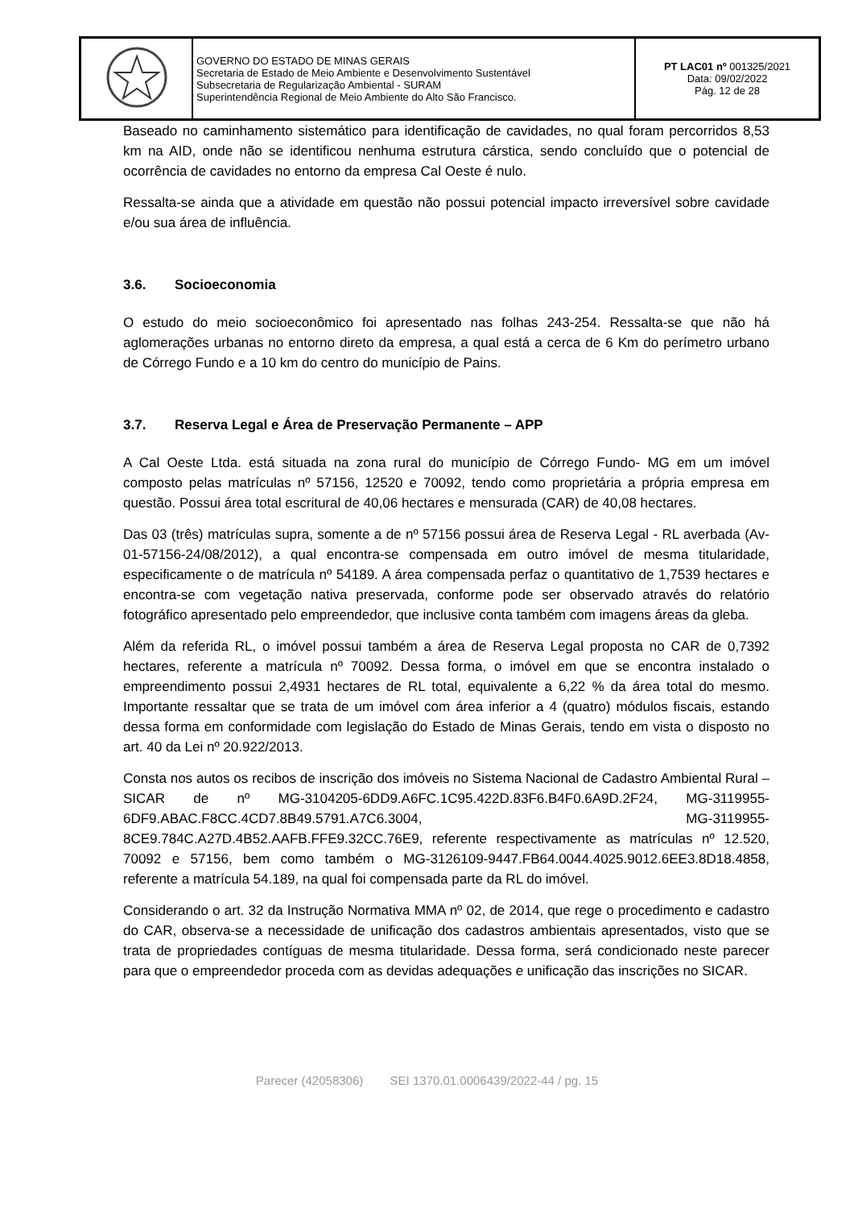| | GOVERNO DO ESTADO DE MINAS GERAIS Secretaria de Estado de Meio Ambiente e Desenvolvimento Sustentável Subsecretaria de Regularização Ambiental - SURAM Superintendência Regional de Meio Ambiente do Alto São Francisco. | PT LAC01 nº 001325/2021 Data: 09/02/2022 Pág. 12 de 28 |
Baseado no caminhamento sistemático para identificação de cavidades, no qual foram percorridos 8,53 km na AID, onde não se identificou nenhuma estrutura cárstica, sendo concluído que o potencial de ocorrência de cavidades no entorno da empresa Cal Oeste é nulo.
Ressalta-se ainda que a atividade em questão não possui potencial impacto irreversível sobre cavidade e/ou sua área de influência.
3.6. Socioeconomia
O estudo do meio socioeconômico foi apresentado nas folhas 243-254. Ressalta-se que não há aglomerações urbanas no entorno direto da empresa, a qual está a cerca de 6 Km do perímetro urbano de Córrego Fundo e a 10 km do centro do município de Pains.
3.7. Reserva Legal e Área de Preservação Permanente – APP
A Cal Oeste Ltda. está situada na zona rural do município de Córrego Fundo- MG em um imóvel composto pelas matrículas nº 57156, 12520 e 70092, tendo como proprietária a própria empresa em questão. Possui área total escritural de 40,06 hectares e mensurada (CAR) de 40,08 hectares.
Das 03 (três) matrículas supra, somente a de nº 57156 possui área de Reserva Legal - RL averbada (Av-01-57156-24/08/2012), a qual encontra-se compensada em outro imóvel de mesma titularidade, especificamente o de matrícula nº 54189. A área compensada perfaz o quantitativo de 1,7539 hectares e encontra-se com vegetação nativa preservada, conforme pode ser observado através do relatório fotográfico apresentado pelo empreendedor, que inclusive conta também com imagens áreas da gleba.
Além da referida RL, o imóvel possui também a área de Reserva Legal proposta no CAR de 0,7392 hectares, referente a matrícula nº 70092. Dessa forma, o imóvel em que se encontra instalado o empreendimento possui 2,4931 hectares de RL total, equivalente a 6,22 % da área total do mesmo. Importante ressaltar que se trata de um imóvel com área inferior a 4 (quatro) módulos fiscais, estando dessa forma em conformidade com legislação do Estado de Minas Gerais, tendo em vista o disposto no art. 40 da Lei nº 20.922/2013.
Consta nos autos os recibos de inscrição dos imóveis no Sistema Nacional de Cadastro Ambiental Rural – SICAR de nº MG-3104205-6DD9.A6FC.1C95.422D.83F6.B4F0.6A9D.2F24, MG-3119955-6DF9.ABAC.F8CC.4CD7.8B49.5791.A7C6.3004, MG-3119955-8CE9.784C.A27D.4B52.AAFB.FFE9.32CC.76E9, referente respectivamente as matrículas nº 12.520, 70092 e 57156, bem como também o MG-3126109-9447.FB64.0044.4025.9012.6EE3.8D18.4858, referente a matrícula 54.189, na qual foi compensada parte da RL do imóvel.
Considerando o art. 32 da Instrução Normativa MMA nº 02, de 2014, que rege o procedimento e cadastro do CAR, observa-se a necessidade de unificação dos cadastros ambientais apresentados, visto que se trata de propriedades contíguas de mesma titularidade. Dessa forma, será condicionado neste parecer para que o empreendedor proceda com as devidas adequações e unificação das inscrições no SICAR.
Parecer (42058306) SEI 1370.01.0006439/2022-44 / pg. 15